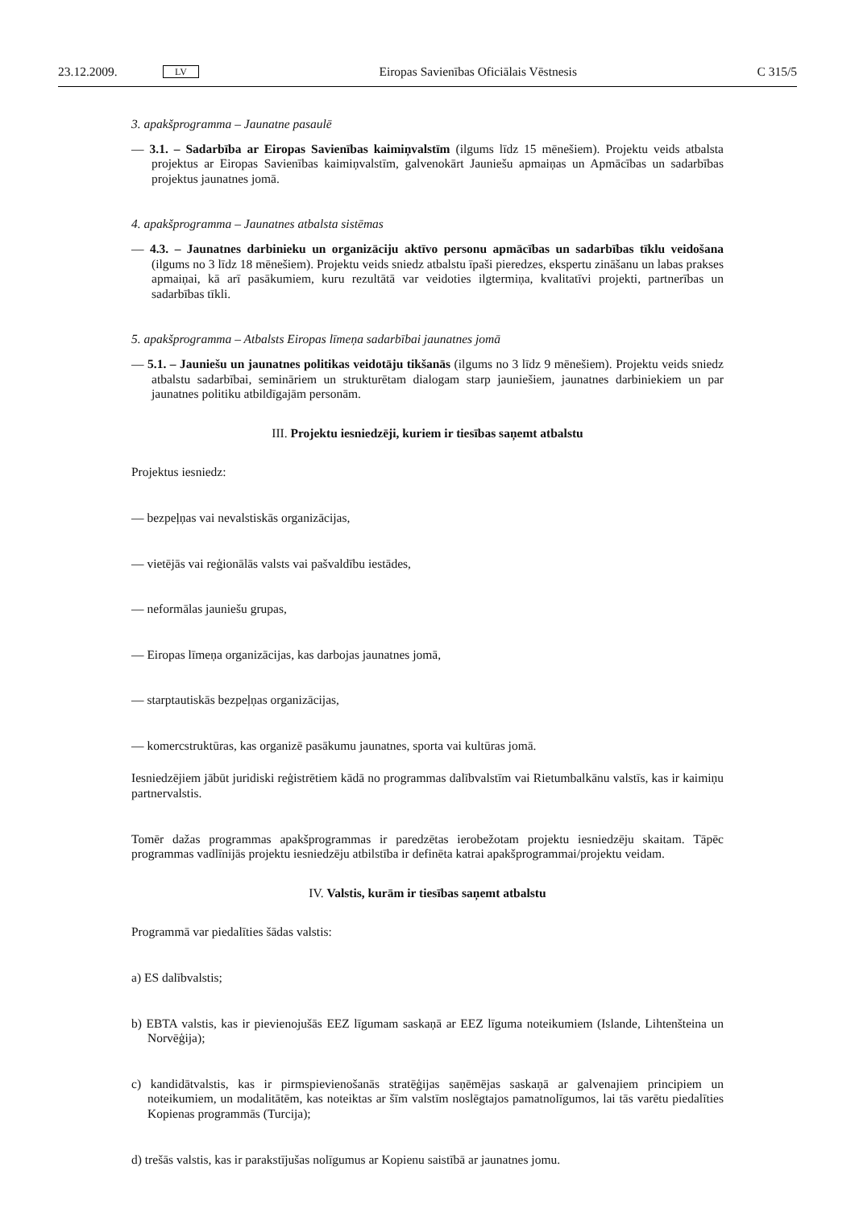23.12.2009. LV Eiropas Savienības Oficiālais Vēstnesis C 315/5
3. apakšprogramma – Jaunatne pasaulē
— 3.1. – Sadarbība ar Eiropas Savienības kaimiņvalstīm (ilgums līdz 15 mēnešiem). Projektu veids atbalsta projektus ar Eiropas Savienības kaimiņvalstīm, galvenokārt Jauniešu apmaiņas un Apmācības un sadarbības projektus jaunatnes jomā.
4. apakšprogramma – Jaunatnes atbalsta sistēmas
— 4.3. – Jaunatnes darbinieku un organizāciju aktīvo personu apmācības un sadarbības tīklu veido­šana (ilgums no 3 līdz 18 mēnešiem). Projektu veids sniedz atbalstu īpaši pieredzes, ekspertu zināšanu un labas prakses apmaiņai, kā arī pasākumiem, kuru rezultātā var veidoties ilgtermiņa, kvalitatīvi projekti, partnerības un sadarbības tīkli.
5. apakšprogramma – Atbalsts Eiropas līmeņa sadarbībai jaunatnes jomā
— 5.1. – Jauniešu un jaunatnes politikas veidotāju tikšanās (ilgums no 3 līdz 9 mēnešiem). Projektu veids sniedz atbalstu sadarbībai, semināriem un strukturētam dialogam starp jauniešiem, jaunatnes darbiniekiem un par jaunatnes politiku atbildīgajām personām.
III. Projektu iesniedzēji, kuriem ir tiesības saņemt atbalstu
Projektus iesniedz:
— bezpeļņas vai nevalstiskās organizācijas,
— vietējās vai reģionālās valsts vai pašvaldību iestādes,
— neformālas jauniešu grupas,
— Eiropas līmeņa organizācijas, kas darbojas jaunatnes jomā,
— starptautiskās bezpeļņas organizācijas,
— komercstruktūras, kas organizē pasākumu jaunatnes, sporta vai kultūras jomā.
Iesniedzējiem jābūt juridiski reģistrētiem kādā no programmas dalībvalstīm vai Rietumbalkānu valstīs, kas ir kaimiņu partnervalstis.
Tomēr dažas programmas apakšprogrammas ir paredzētas ierobežotam projektu iesniedzēju skaitam. Tāpēc programmas vadlīnijās projektu iesniedzēju atbilstība ir definēta katrai apakšprogrammai/projektu veidam.
IV. Valstis, kurām ir tiesības saņemt atbalstu
Programmā var piedalīties šādas valstis:
a) ES dalībvalstis;
b) EBTA valstis, kas ir pievienojušās EEZ līgumam saskaņā ar EEZ līguma noteikumiem (Islande, Lihten­šteina un Norvēģija);
c) kandidātvalstis, kas ir pirmspievienošanās stratēģijas saņēmējas saskaņā ar galvenajiem principiem un noteikumiem, un modalitātēm, kas noteiktas ar šīm valstīm noslēgtajos pamatnolīgumos, lai tās varētu piedalīties Kopienas programmās (Turcija);
d) trešās valstis, kas ir parakstījušas nolīgumus ar Kopienu saistībā ar jaunatnes jomu.